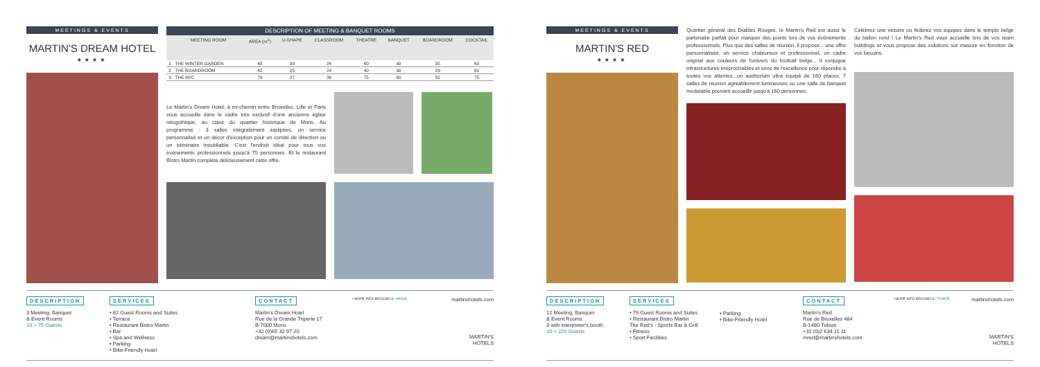MEETINGS & EVENTS
MARTIN'S DREAM HOTEL
★★★★
DESCRIPTION OF MEETING & BANQUET ROOMS
| | MEETING ROOM | AREA (m<sup>2</sup>) | U-SHAPE | CLASSROOM | THEATRE | BANQUET | BOARDROOM | COCKTAIL |
| --- | --- | --- | --- | --- | --- | --- | --- | --- |
| 1 | THE WINTER GARDEN | 48 | 30 | 24 | 60 | 48 | 35 | 60 |
| 2 | THE BOARDROOM | 42 | 25 | 24 | 40 | 30 | 29 | 60 |
| 3 | THE ARC | 79 | 27 | 36 | 75 | 60 | 32 | 75 |
Le Martin's Dream Hotel, à mi-chemin entre Bruxelles, Lille et Paris vous accueille dans le cadre très exclusif d'une ancienne église néogothique, au cœur du quartier historique de Mons. Au programme : 3 salles intégralement équipées, un service personnalisé et un décor d'exception pour un comité de direction ou un séminaire inoubliable. C'est l'endroit idéal pour tous vos événements professionnels jusqu'à 75 personnes. Et le restaurant Bistro Martin complète délicieusement cette offre.
DESCRIPTION
3 Meeting, Banquet
& Event Rooms
10 > 75 Guests
SERVICES
• 62 Guest Rooms and Suites
• Terrace
• Restaurant Bistro Martin
• Bar
• Spa and Wellness
• Parking
• Bike-Friendly Hotel
CONTACT
Martin's Dream Hotel
Rue de la Grande Triperie 17
B-7000 Mons
+32 (0)65 32 97 20
dream@martinshotels.com
• MORE INFO BRUSSELS • MONS
martinshotels.com
MARTIN'S
HOTELS
MEETINGS & EVENTS
MARTIN'S RED
★★★★
Quartier général des Diables Rouges, le Martin's Red est aussi le partenaire parfait pour marquer des points lors de vos événements professionnels. Plus que des salles de réunion, il propose... une offre personnalisée, un service chaleureux et professionnel, un cadre original aux couleurs de l'univers du football belge... il conjugue infrastructures irréprochables et sens de l'excellence pour répondre à toutes vos attentes...un auditorium ultra équipé de 160 places, 7 salles de réunion agréablement lumineuses ou une salle de banquet modulable pouvant accueillir jusqu'à 160 personnes.
Célébrez une victoire ou fédérez vos équipes dans le temple belge du ballon rond ! Le Martin's Red vous accueille lors de vos team buildings et vous propose des solutions sur mesure en fonction de vos besoins.
DESCRIPTION
12 Meeting, Banquet
& Event Rooms
3 with interpreter's booth
10 > 220 Guests
SERVICES
• 79 Guest Rooms and Suites
• Restaurant Bistro Martin
The Red's - Sports Bar & Grill
• Fitness
• Sport Facilities
• Parking
• Bike-Friendly Hotel
CONTACT
Martin's Red
Rue de Bruxelles 484
B-1480 Tubize
+32 (0)2 634 11 11
mred@martinshotels.com
• MORE INFO BRUSSELS • TUBIZE
martinshotels.com
MARTIN'S
HOTELS